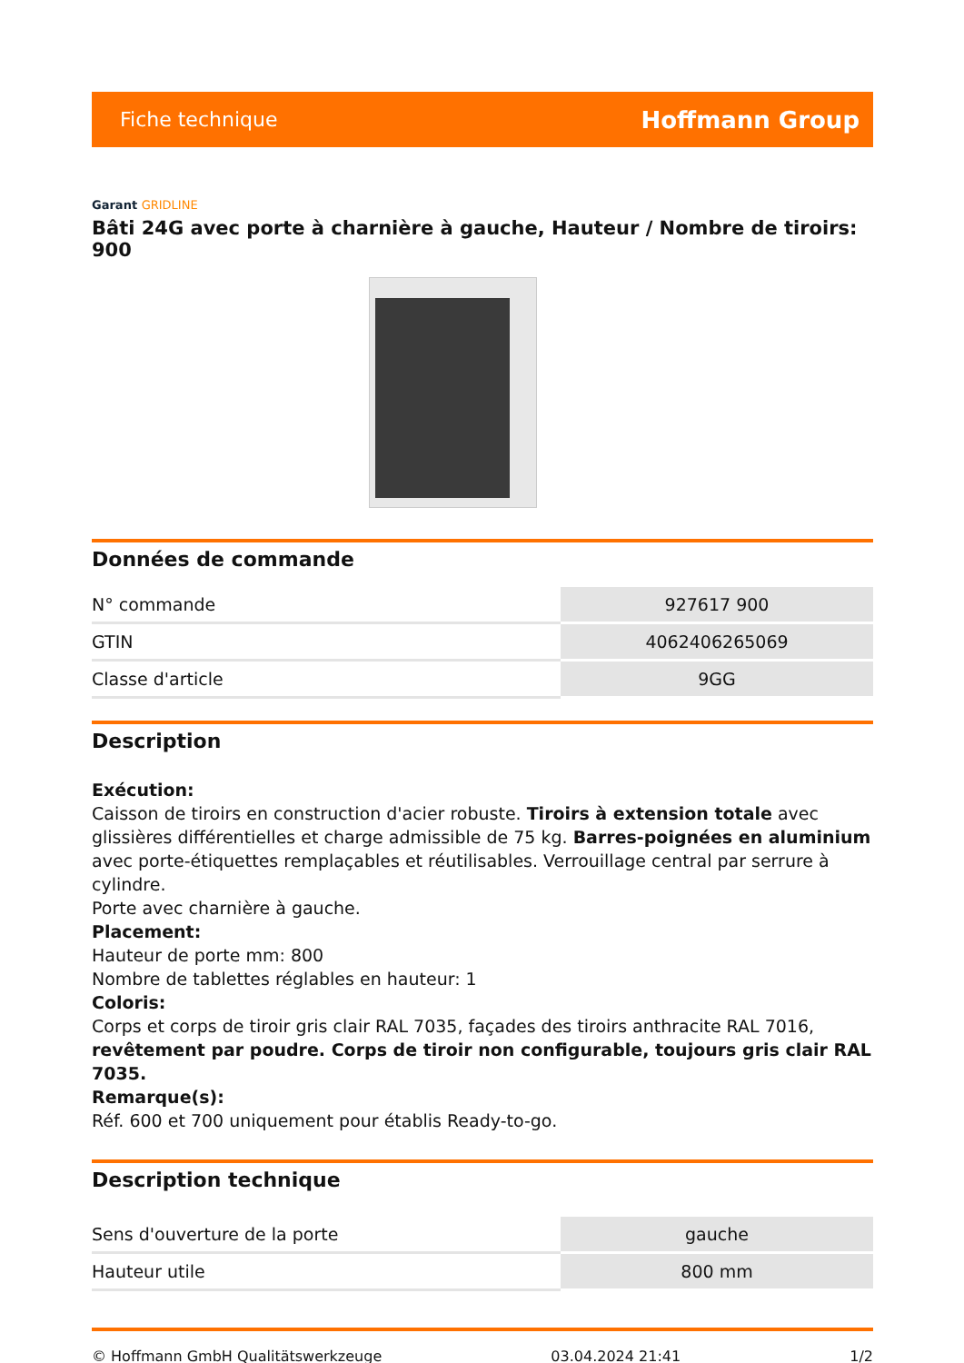Fiche technique Hoffmann Group
Garant GRIDLINE
Bâti 24G avec porte à charnière à gauche, Hauteur / Nombre de tiroirs: 900
Données de commande
| N° commande | 927617 900 |
| GTIN | 4062406265069 |
| Classe d'article | 9GG |
Description
Exécution:
Caisson de tiroirs en construction d'acier robuste. Tiroirs à extension totale avec glissières différentielles et charge admissible de 75 kg. Barres-poignées en aluminium avec porte-étiquettes remplaçables et réutilisables. Verrouillage central par serrure à cylindre.
Porte avec charnière à gauche.
Placement:
Hauteur de porte mm: 800
Nombre de tablettes réglables en hauteur: 1
Coloris:
Corps et corps de tiroir gris clair RAL 7035, façades des tiroirs anthracite RAL 7016, revêtement par poudre. Corps de tiroir non configurable, toujours gris clair RAL 7035.
Remarque(s):
Réf. 600 et 700 uniquement pour établis Ready-to-go.
Description technique
| Sens d'ouverture de la porte | gauche |
| Hauteur utile | 800 mm |
© Hoffmann GmbH Qualitätswerkzeuge 03.04.2024 21:41 1/2